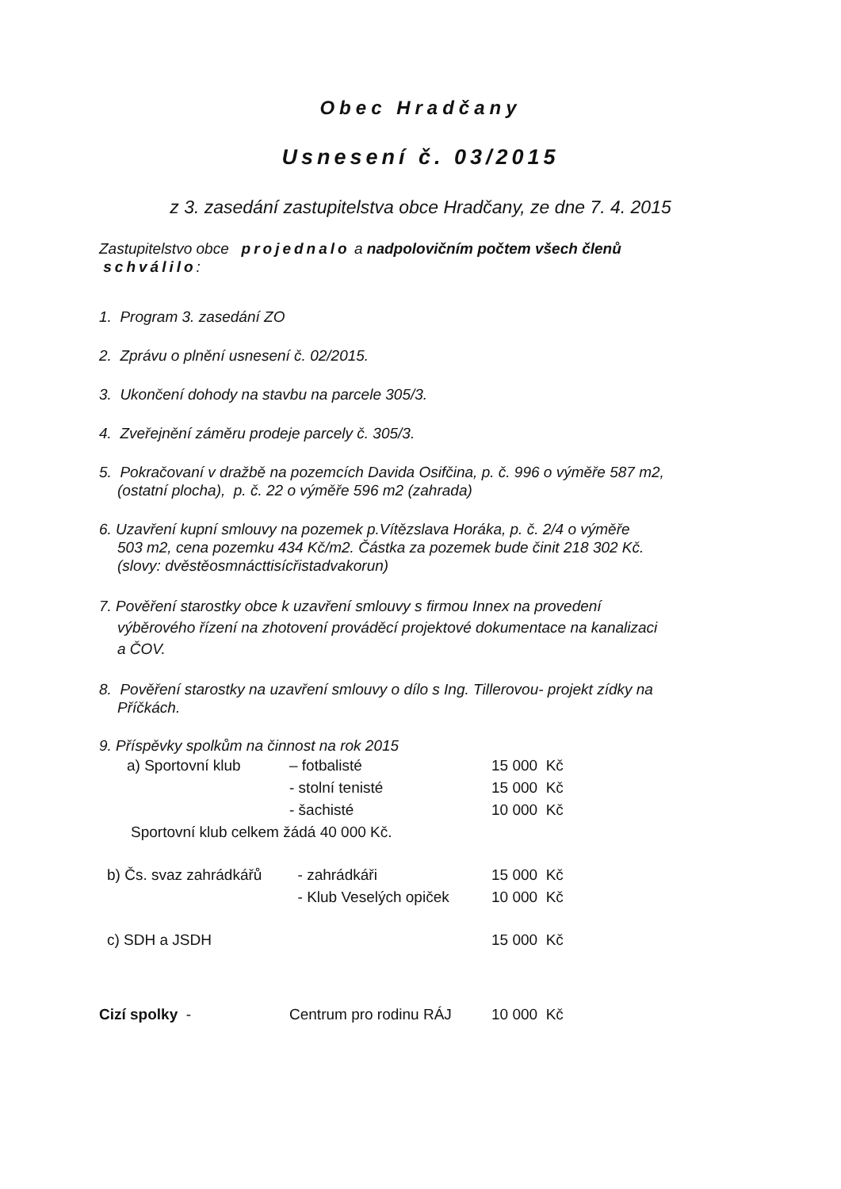Obec Hradčany
Usnesení č. 03/2015
z 3. zasedání zastupitelstva obce Hradčany, ze dne 7. 4. 2015
Zastupitelstvo obce projednalo a nadpolovičním počtem všech členů
schválilo:
1. Program 3. zasedání ZO
2. Zprávu o plnění usnesení č. 02/2015.
3. Ukončení dohody na stavbu na parcele 305/3.
4. Zveřejnění záměru prodeje parcely č. 305/3.
5. Pokračovaní v dražbě na pozemcích Davida Osifčina, p. č. 996 o výměře 587 m2,
(ostatní plocha), p. č. 22 o výměře 596 m2 (zahrada)
6. Uzavření kupní smlouvy na pozemek p.Vítězslava Horáka, p. č. 2/4 o výměře
503 m2, cena pozemku 434 Kč/m2. Částka za pozemek bude činit 218 302 Kč.
(slovy: dvěstěosmnácttisícřistadvakorun)
7. Pověření starostky obce k uzavření smlouvy s firmou Innex na provedení
výběrového řízení na zhotovení prováděcí projektové dokumentace na kanalizaci
a ČOV.
8. Pověření starostky na uzavření smlouvy o dílo s Ing. Tillerovou- projekt zídky na
Příčkách.
9. Příspěvky spolkům na činnost na rok 2015
| a) Sportovní klub | – fotbalisté | 15 000 Kč |
| | - stolní tenisté | 15 000 Kč |
| | - šachisté | 10 000 Kč |
| Sportovní klub celkem žádá 40 000 Kč. | | |
| b) Čs. svaz zahrádkářů | - zahrádkáři | 15 000 Kč |
| | - Klub Veselých opiček | 10 000 Kč |
| c) SDH a JSDH | | 15 000 Kč |
| Cizí spolky - | Centrum pro rodinu RÁJ | 10 000 Kč |